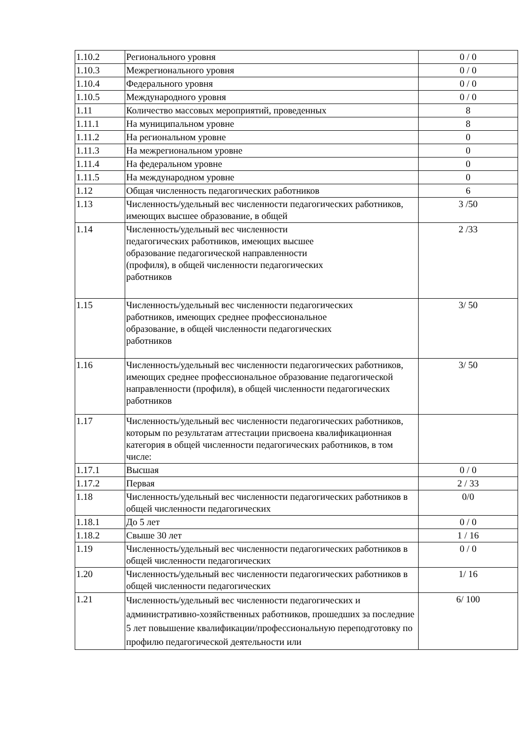| 1.10.2 | Регионального уровня | 0 / 0 |
| 1.10.3 | Межрегионального уровня | 0 / 0 |
| 1.10.4 | Федерального уровня | 0 / 0 |
| 1.10.5 | Международного уровня | 0 / 0 |
| 1.11 | Количество массовых мероприятий, проведенных | 8 |
| 1.11.1 | На муниципальном уровне | 8 |
| 1.11.2 | На региональном уровне | 0 |
| 1.11.3 | На межрегиональном уровне | 0 |
| 1.11.4 | На федеральном уровне | 0 |
| 1.11.5 | На международном уровне | 0 |
| 1.12 | Общая численность педагогических работников | 6 |
| 1.13 | Численность/удельный вес численности педагогических работников, имеющих высшее образование, в общей | 3 /50 |
| 1.14 | Численность/удельный вес численности педагогических работников, имеющих высшее образование педагогической направленности (профиля), в общей численности педагогических работников | 2 /33 |
| 1.15 | Численность/удельный вес численности педагогических работников, имеющих среднее профессиональное образование, в общей численности педагогических работников | 3/ 50 |
| 1.16 | Численность/удельный вес численности педагогических работников, имеющих среднее профессиональное образование педагогической направленности (профиля), в общей численности педагогических работников | 3/ 50 |
| 1.17 | Численность/удельный вес численности педагогических работников, которым по результатам аттестации присвоена квалификационная категория в общей численности педагогических работников, в том числе: | |
| 1.17.1 | Высшая | 0 / 0 |
| 1.17.2 | Первая | 2 / 33 |
| 1.18 | Численность/удельный вес численности педагогических работников в общей численности педагогических | 0/0 |
| 1.18.1 | До 5 лет | 0 / 0 |
| 1.18.2 | Свыше 30 лет | 1 / 16 |
| 1.19 | Численность/удельный вес численности педагогических работников в общей численности педагогических | 0 / 0 |
| 1.20 | Численность/удельный вес численности педагогических работников в общей численности педагогических | 1/ 16 |
| 1.21 | Численность/удельный вес численности педагогических и административно-хозяйственных работников, прошедших за последние 5 лет повышение квалификации/профессиональную переподготовку по профилю педагогической деятельности или | 6/ 100 |